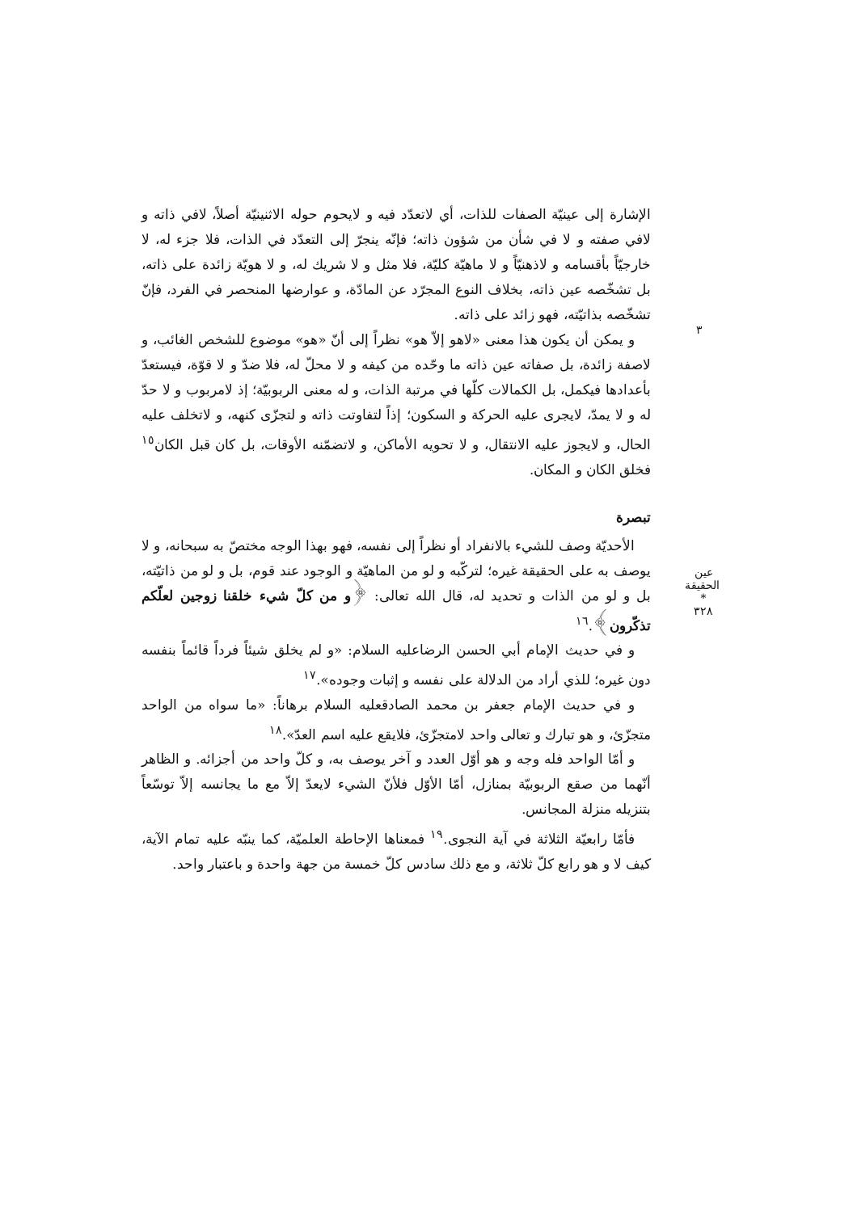٣
الإشارة إلى عينيّة الصفات للذات، أي لاتعدّد فيه و لايحوم حوله الاثنينيّة أصلاً، لافي ذاته و لافي صفته و لا في شأن من شؤون ذاته؛ فإنّه ينجرّ إلى التعدّد في الذات، فلا جزء له، لا خارجيّاً بأقسامه و لاذهنيّاً و لا ماهيّة كليّة، فلا مثل و لا شريك له، و لا هويّة زائدة على ذاته، بل تشخّصه عين ذاته، بخلاف النوع المجرّد عن المادّة، و عوارضها المنحصر في الفرد، فإنّ تشخّصه بذاتيّته، فهو زائد على ذاته.
و يمكن أن يكون هذا معنى «لاهو إلاّ هو» نظراً إلى أنّ «هو» موضوع للشخص الغائب، و لاصفة زائدة، بل صفاته عين ذاته ما وحّده من كيفه و لا محلّ له، فلا ضدّ و لا قوّة، فيستعدّ بأعدادها فيكمل، بل الكمالات كلّها في مرتبة الذات، و له معنى الربوبيّة؛ إذ لامربوب و لا حدّ له و لا يمدّ، لايجرى عليه الحركة و السكون؛ إذاً لتفاوتت ذاته و لتجزّى كنهه، و لاتخلف عليه الحال، و لايجوز عليه الانتقال، و لا تحويه الأماكن، و لاتضمّنه الأوقات، بل كان قبل الكان<sup>١٥</sup> فخلق الكان و المكان.
تبصرة
الأحديّة وصف للشيء بالانفراد أو نظراً إلى نفسه، فهو بهذا الوجه مختصّ به سبحانه، و لا يوصف به على الحقيقة غيره؛ لتركّبه و لو من الماهيّة و الوجود عند قوم، بل و لو من ذاتيّته، بل و لو من الذات و تحديد له، قال الله تعالى: ﴿و من كلّ شيء خلقنا زوجين لعلّكم تذكّرون﴾.<sup>١٦</sup>
و في حديث الإمام أبي الحسن الرضاعليه السلام: «و لم يخلق شيئاً فرداً قائماً بنفسه دون غيره؛ للذي أراد من الدلالة على نفسه و إثبات وجوده».<sup>١٧</sup>
و في حديث الإمام جعفر بن محمد الصادقعليه السلام برهاناً: «ما سواه من الواحد متجزّئ، و هو تبارك و تعالى واحد لامتجزّئ، فلايقع عليه اسم العدّ».<sup>١٨</sup>
و أمّا الواحد فله وجه و هو أوّل العدد و آخر يوصف به، و كلّ واحد من أجزائه. و الظاهر أنّهما من صقع الربوبيّة بمنازل، أمّا الأوّل فلأنّ الشيء لايعدّ إلاّ مع ما يجانسه إلاّ توسّعاً بتنزيله منزلة المجانس.
فأمّا رابعيّة الثلاثة في آية النجوى.<sup>١٩</sup> فمعناها الإحاطة العلميّة، كما ينبّه عليه تمام الآية، كيف لا و هو رابع كلّ ثلاثة، و مع ذلك سادس كلّ خمسة من جهة واحدة و باعتبار واحد.
عين الحقيقة
*
٣٢٨